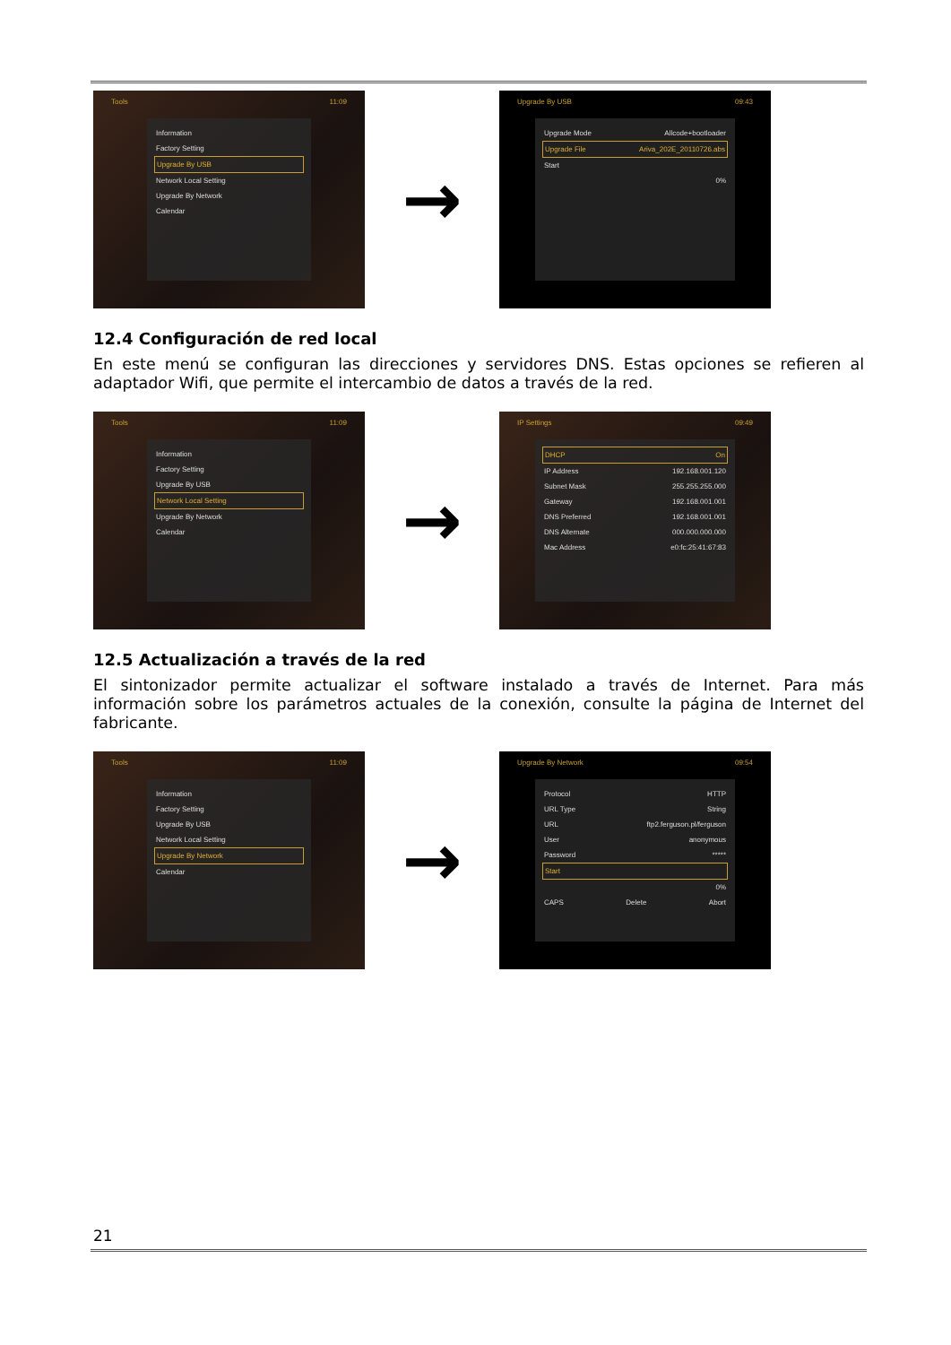Tools 11:09
Information
Factory Setting
Upgrade By USB
Network Local Setting
Upgrade By Network
Calendar
→
Upgrade By USB 09:43
Upgrade Mode Allcode+bootloader
Upgrade File Ariva_202E_20110726.abs
Start
0%
12.4 Configuración de red local
En este menú se configuran las direcciones y servidores DNS. Estas opciones se refieren al adaptador Wifi, que permite el intercambio de datos a través de la red.
Tools 11:09
Information
Factory Setting
Upgrade By USB
Network Local Setting
Upgrade By Network
Calendar
→
IP Settings 09:49
DHCP On
IP Address 192.168.001.120
Subnet Mask 255.255.255.000
Gateway 192.168.001.001
DNS Preferred 192.168.001.001
DNS Alternate 000.000.000.000
Mac Address e0:fc:25:41:67:83
12.5 Actualización a través de la red
El sintonizador permite actualizar el software instalado a través de Internet. Para más información sobre los parámetros actuales de la conexión, consulte la página de Internet del fabricante.
Tools 11:09
Information
Factory Setting
Upgrade By USB
Network Local Setting
Upgrade By Network
Calendar
→
Upgrade By Network 09:54
Protocol HTTP
URL Type String
URL ftp2.ferguson.pl/ferguson
User anonymous
Password *****
Start
0%
CAPS Delete Abort
21